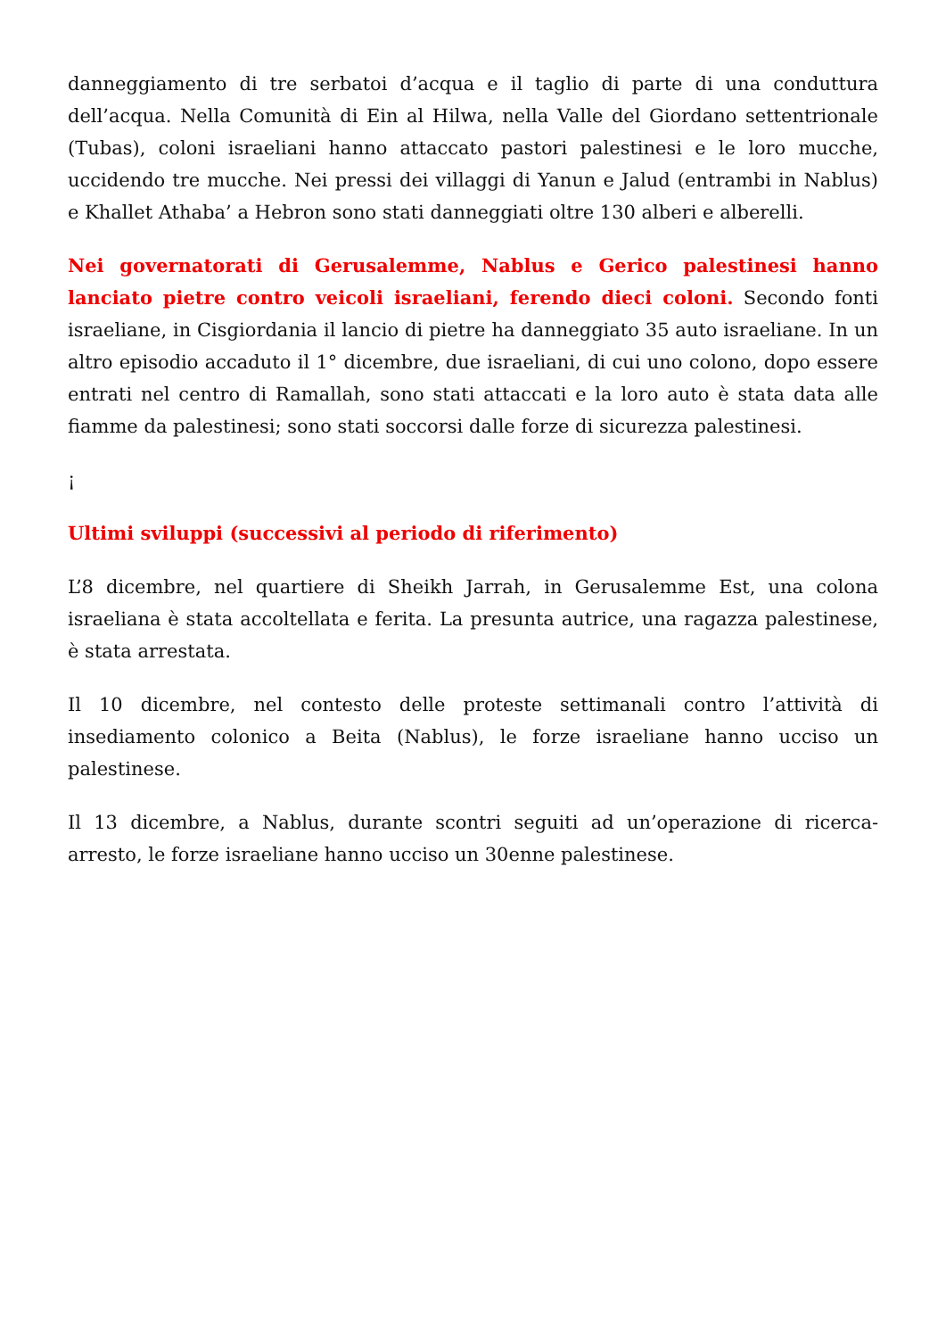danneggiamento di tre serbatoi d’acqua e il taglio di parte di una conduttura dell’acqua. Nella Comunità di Ein al Hilwa, nella Valle del Giordano settentrionale (Tubas), coloni israeliani hanno attaccato pastori palestinesi e le loro mucche, uccidendo tre mucche. Nei pressi dei villaggi di Yanun e Jalud (entrambi in Nablus) e Khallet Athaba’ a Hebron sono stati danneggiati oltre 130 alberi e alberelli.
Nei governatorati di Gerusalemme, Nablus e Gerico palestinesi hanno lanciato pietre contro veicoli israeliani, ferendo dieci coloni. Secondo fonti israeliane, in Cisgiordania il lancio di pietre ha danneggiato 35 auto israeliane. In un altro episodio accaduto il 1° dicembre, due israeliani, di cui uno colono, dopo essere entrati nel centro di Ramallah, sono stati attaccati e la loro auto è stata data alle fiamme da palestinesi; sono stati soccorsi dalle forze di sicurezza palestinesi.
¡
Ultimi sviluppi (successivi al periodo di riferimento)
L’8 dicembre, nel quartiere di Sheikh Jarrah, in Gerusalemme Est, una colona israeliana è stata accoltellata e ferita. La presunta autrice, una ragazza palestinese, è stata arrestata.
Il 10 dicembre, nel contesto delle proteste settimanali contro l’attività di insediamento colonico a Beita (Nablus), le forze israeliane hanno ucciso un palestinese.
Il 13 dicembre, a Nablus, durante scontri seguiti ad un’operazione di ricerca-arresto, le forze israeliane hanno ucciso un 30enne palestinese.